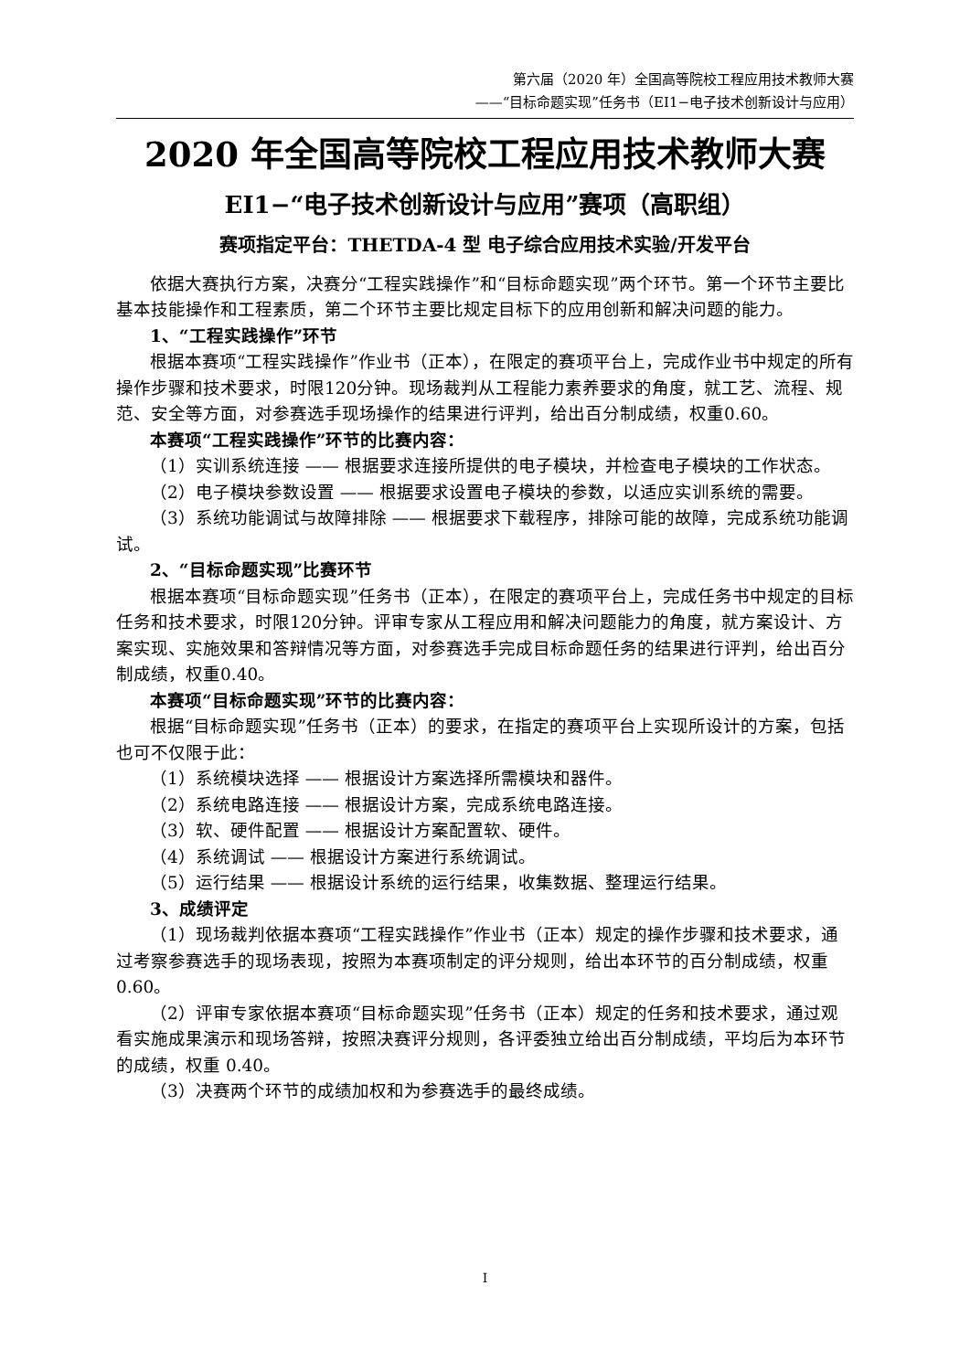第六届（2020 年）全国高等院校工程应用技术教师大赛
——“目标命题实现”任务书（EI1−电子技术创新设计与应用）
2020 年全国高等院校工程应用技术教师大赛
EI1−“电子技术创新设计与应用”赛项（高职组）
赛项指定平台：THETDA-4 型 电子综合应用技术实验/开发平台
依据大赛执行方案，决赛分“工程实践操作”和“目标命题实现”两个环节。第一个环节主要比基本技能操作和工程素质，第二个环节主要比规定目标下的应用创新和解决问题的能力。
1、“工程实践操作”环节
根据本赛项“工程实践操作”作业书（正本），在限定的赛项平台上，完成作业书中规定的所有操作步骤和技术要求，时限120分钟。现场裁判从工程能力素养要求的角度，就工艺、流程、规范、安全等方面，对参赛选手现场操作的结果进行评判，给出百分制成绩，权重0.60。
本赛项“工程实践操作”环节的比赛内容：
（1）实训系统连接 —— 根据要求连接所提供的电子模块，并检查电子模块的工作状态。
（2）电子模块参数设置 —— 根据要求设置电子模块的参数，以适应实训系统的需要。
（3）系统功能调试与故障排除 —— 根据要求下载程序，排除可能的故障，完成系统功能调试。
2、“目标命题实现”比赛环节
根据本赛项“目标命题实现”任务书（正本），在限定的赛项平台上，完成任务书中规定的目标任务和技术要求，时限120分钟。评审专家从工程应用和解决问题能力的角度，就方案设计、方案实现、实施效果和答辩情况等方面，对参赛选手完成目标命题任务的结果进行评判，给出百分制成绩，权重0.40。
本赛项“目标命题实现”环节的比赛内容：
根据“目标命题实现”任务书（正本）的要求，在指定的赛项平台上实现所设计的方案，包括也可不仅限于此：
（1）系统模块选择 —— 根据设计方案选择所需模块和器件。
（2）系统电路连接 —— 根据设计方案，完成系统电路连接。
（3）软、硬件配置 —— 根据设计方案配置软、硬件。
（4）系统调试 —— 根据设计方案进行系统调试。
（5）运行结果 —— 根据设计系统的运行结果，收集数据、整理运行结果。
3、成绩评定
（1）现场裁判依据本赛项“工程实践操作”作业书（正本）规定的操作步骤和技术要求，通过考察参赛选手的现场表现，按照为本赛项制定的评分规则，给出本环节的百分制成绩，权重 0.60。
（2）评审专家依据本赛项“目标命题实现”任务书（正本）规定的任务和技术要求，通过观看实施成果演示和现场答辩，按照决赛评分规则，各评委独立给出百分制成绩，平均后为本环节的成绩，权重 0.40。
（3）决赛两个环节的成绩加权和为参赛选手的最终成绩。
I